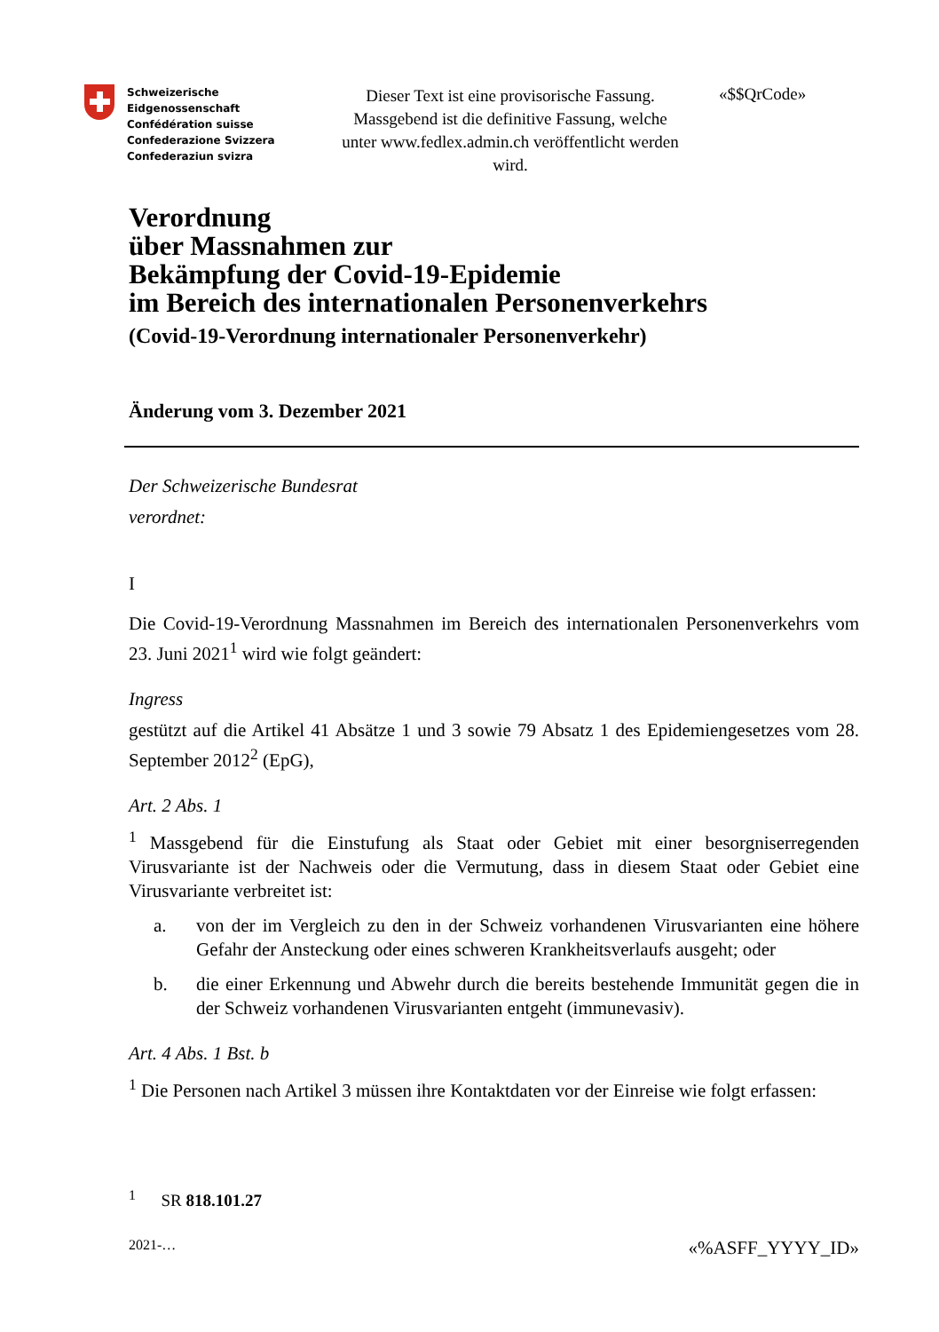Schweizerische Eidgenossenschaft
Confédération suisse
Confederazione Svizzera
Confederaziun svizra
Dieser Text ist eine provisorische Fassung. Massgebend ist die definitive Fassung, welche unter www.fedlex.admin.ch veröffentlicht werden wird.
«$$QrCode»
Verordnung
über Massnahmen zur
Bekämpfung der Covid-19-Epidemie
im Bereich des internationalen Personenverkehrs
(Covid-19-Verordnung internationaler Personenverkehr)
Änderung vom 3. Dezember 2021
Der Schweizerische Bundesrat
verordnet:
I
Die Covid-19-Verordnung Massnahmen im Bereich des internationalen Personenverkehrs vom 23. Juni 2021<sup>1</sup> wird wie folgt geändert:
Ingress
gestützt auf die Artikel 41 Absätze 1 und 3 sowie 79 Absatz 1 des Epidemiengesetzes vom 28. September 2012<sup>2</sup> (EpG),
Art. 2 Abs. 1
<sup>1</sup> Massgebend für die Einstufung als Staat oder Gebiet mit einer besorgniserregenden Virusvariante ist der Nachweis oder die Vermutung, dass in diesem Staat oder Gebiet eine Virusvariante verbreitet ist:
a. von der im Vergleich zu den in der Schweiz vorhandenen Virusvarianten eine höhere Gefahr der Ansteckung oder eines schweren Krankheitsverlaufs ausgeht; oder
b. die einer Erkennung und Abwehr durch die bereits bestehende Immunität gegen die in der Schweiz vorhandenen Virusvarianten entgeht (immunevasiv).
Art. 4 Abs. 1 Bst. b
<sup>1</sup> Die Personen nach Artikel 3 müssen ihre Kontaktdaten vor der Einreise wie folgt erfassen:
<sup>1</sup> SR 818.101.27
2021-… «%ASFF_YYYY_ID»